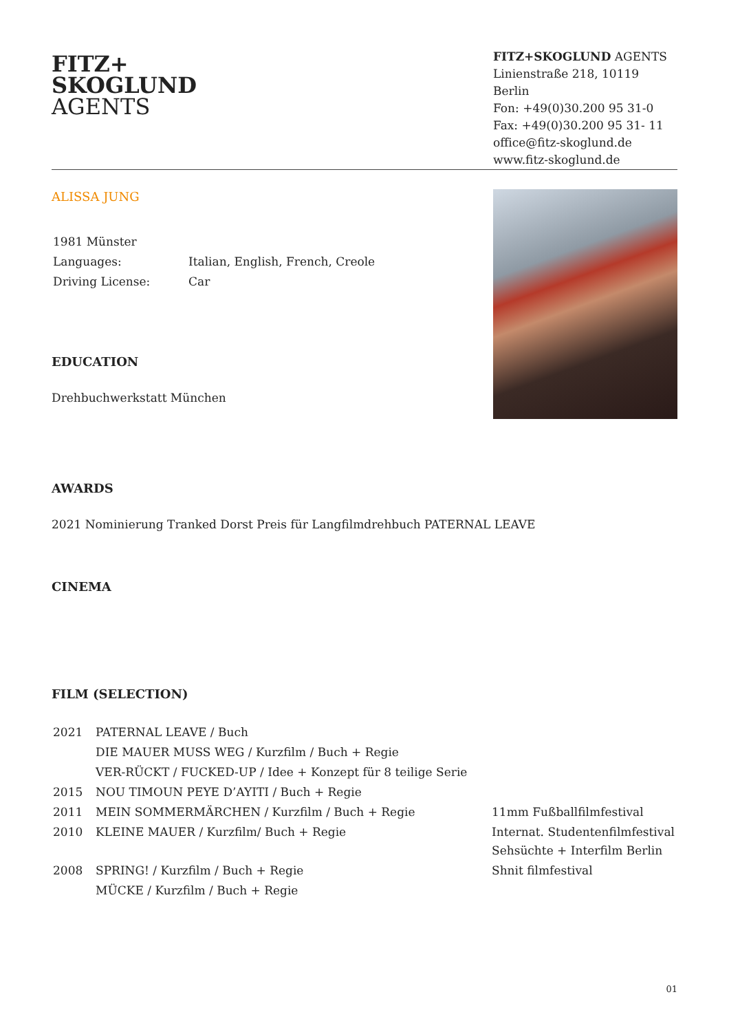FITZ+
SKOGLUND
AGENTS
FITZ+SKOGLUND AGENTS
Linienstraße 218, 10119 Berlin
Fon: +49(0)30.200 95 31-0
Fax: +49(0)30.200 95 31- 11
office@fitz-skoglund.de
www.fitz-skoglund.de
ALISSA JUNG
| 1981 Münster | |
| Languages: | Italian, English, French, Creole |
| Driving License: | Car |
EDUCATION
Drehbuchwerkstatt München
AWARDS
2021 Nominierung Tranked Dorst Preis für Langfilmdrehbuch PATERNAL LEAVE
CINEMA
FILM (SELECTION)
| 2021 | PATERNAL LEAVE / Buch | |
| | DIE MAUER MUSS WEG / Kurzfilm / Buch + Regie | |
| | VER-RÜCKT / FUCKED-UP / Idee + Konzept für 8 teilige Serie | |
| 2015 | NOU TIMOUN PEYE D’AYITI / Buch + Regie | |
| 2011 | MEIN SOMMERMÄRCHEN / Kurzfilm / Buch + Regie | 11mm Fußballfilmfestival |
| 2010 | KLEINE MAUER / Kurzfilm/ Buch + Regie | Internat. Studentenfilmfestival Sehsüchte + Interfilm Berlin |
| 2008 | SPRING! / Kurzfilm / Buch + Regie | Shnit filmfestival |
| | MÜCKE / Kurzfilm / Buch + Regie | |
01